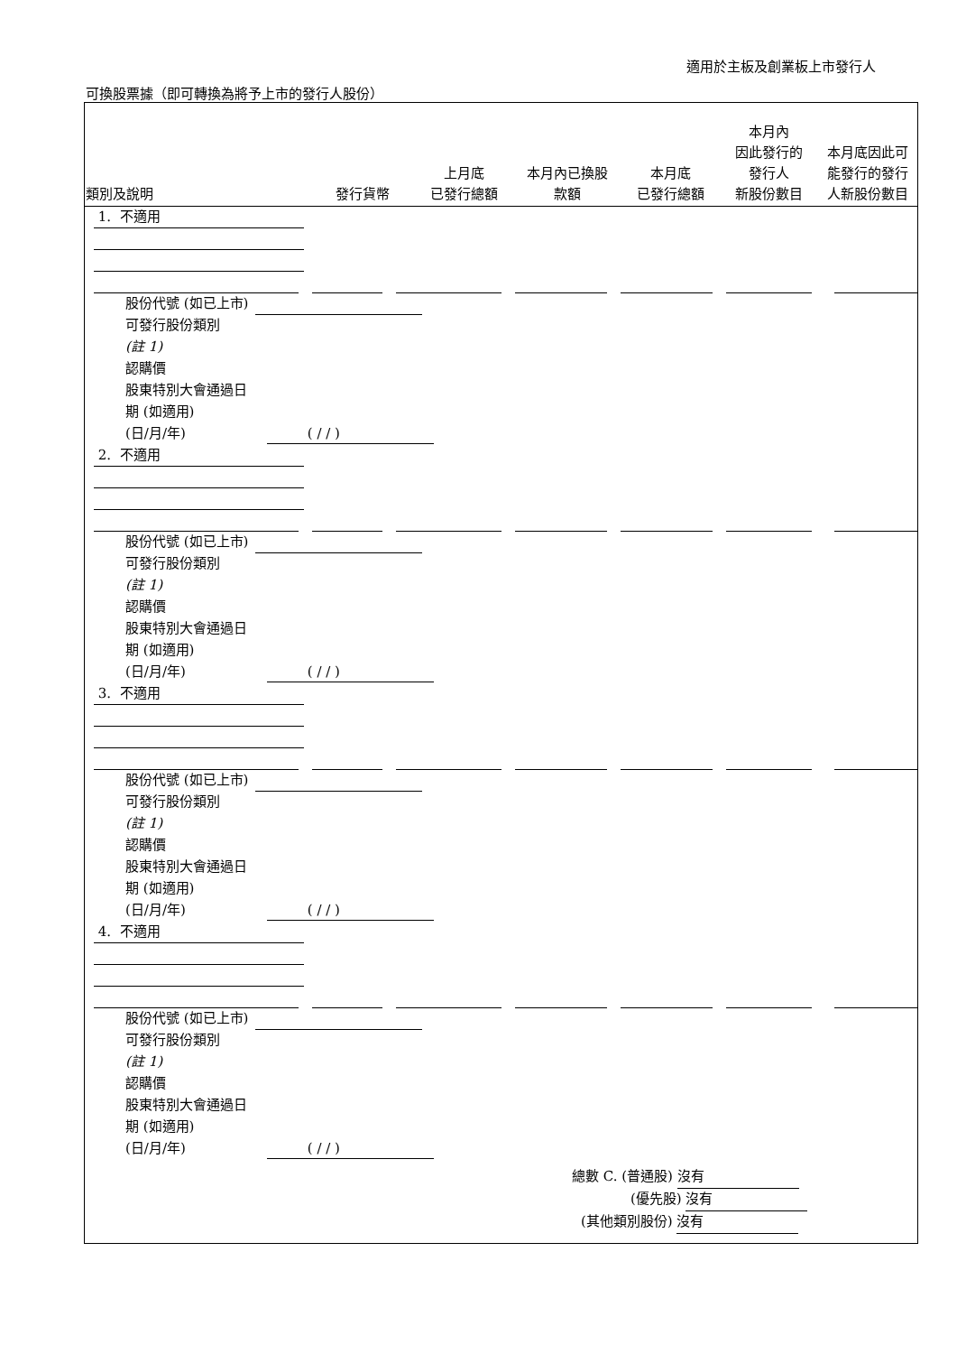適用於主板及創業板上市發行人
可換股票據（即可轉換為將予上市的發行人股份）
| 類別及說明 | 發行貨幣 | 上月底 已發行總額 | 本月內已換股 款額 | 本月底 已發行總額 | 本月內 因此發行的 發行人 新股份數目 | 本月底因此可 能發行的發行 人新股份數目 |
| --- | --- | --- | --- | --- | --- | --- |
1. 不適用
股份代號 (如已上市)
可發行股份類別
(註 1)
認購價
股東特別大會通過日
期 (如適用)
(日/月/年) ( / / )
2. 不適用
股份代號 (如已上市)
可發行股份類別
(註 1)
認購價
股東特別大會通過日
期 (如適用)
(日/月/年) ( / / )
3. 不適用
股份代號 (如已上市)
可發行股份類別
(註 1)
認購價
股東特別大會通過日
期 (如適用)
(日/月/年) ( / / )
4. 不適用
股份代號 (如已上市)
可發行股份類別
(註 1)
認購價
股東特別大會通過日
期 (如適用)
(日/月/年) ( / / )
總數 C. (普通股) 沒有
(優先股) 沒有
(其他類別股份) 沒有